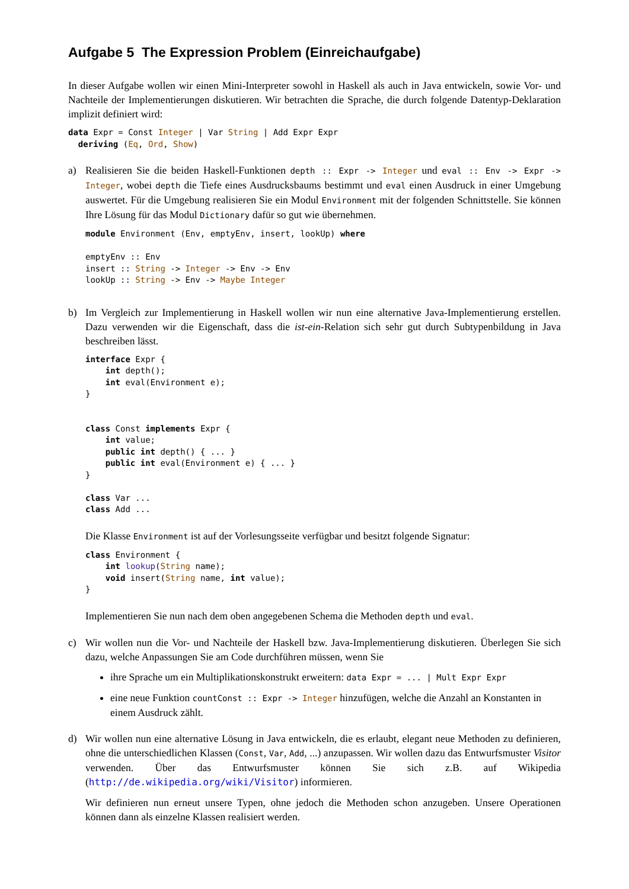Aufgabe 5 The Expression Problem (Einreichaufgabe)
In dieser Aufgabe wollen wir einen Mini-Interpreter sowohl in Haskell als auch in Java entwickeln, sowie Vor- und Nachteile der Implementierungen diskutieren. Wir betrachten die Sprache, die durch folgende Datentyp-Deklaration implizit definiert wird:
data Expr = Const Integer | Var String | Add Expr Expr
  deriving (Eq, Ord, Show)
a) Realisieren Sie die beiden Haskell-Funktionen depth :: Expr -> Integer und eval :: Env -> Expr -> Integer, wobei depth die Tiefe eines Ausdrucksbaums bestimmt und eval einen Ausdruck in einer Umgebung auswertet. Für die Umgebung realisieren Sie ein Modul Environment mit der folgenden Schnittstelle. Sie können Ihre Lösung für das Modul Dictionary dafür so gut wie übernehmen.
module Environment (Env, emptyEnv, insert, lookUp) where

emptyEnv :: Env
insert :: String -> Integer -> Env -> Env
lookUp :: String -> Env -> Maybe Integer
b) Im Vergleich zur Implementierung in Haskell wollen wir nun eine alternative Java-Implementierung erstellen. Dazu verwenden wir die Eigenschaft, dass die ist-ein-Relation sich sehr gut durch Subtypenbildung in Java beschreiben lässt.
interface Expr {
    int depth();
    int eval(Environment e);
}


class Const implements Expr {
    int value;
    public int depth() { ... }
    public int eval(Environment e) { ... }
}

class Var ...
class Add ...
Die Klasse Environment ist auf der Vorlesungsseite verfügbar und besitzt folgende Signatur:
class Environment {
    int lookup(String name);
    void insert(String name, int value);
}
Implementieren Sie nun nach dem oben angegebenen Schema die Methoden depth und eval.
c) Wir wollen nun die Vor- und Nachteile der Haskell bzw. Java-Implementierung diskutieren. Überlegen Sie sich dazu, welche Anpassungen Sie am Code durchführen müssen, wenn Sie
ihre Sprache um ein Multiplikationskonstrukt erweitern: data Expr = ... | Mult Expr Expr
eine neue Funktion countConst :: Expr -> Integer hinzufügen, welche die Anzahl an Konstanten in einem Ausdruck zählt.
d) Wir wollen nun eine alternative Lösung in Java entwickeln, die es erlaubt, elegant neue Methoden zu definieren, ohne die unterschiedlichen Klassen (Const, Var, Add, ...) anzupassen. Wir wollen dazu das Entwurfsmuster Visitor verwenden. Über das Entwurfsmuster können Sie sich z.B. auf Wikipedia (http://de.wikipedia.org/wiki/Visitor) informieren.
Wir definieren nun erneut unsere Typen, ohne jedoch die Methoden schon anzugeben. Unsere Operationen können dann als einzelne Klassen realisiert werden.